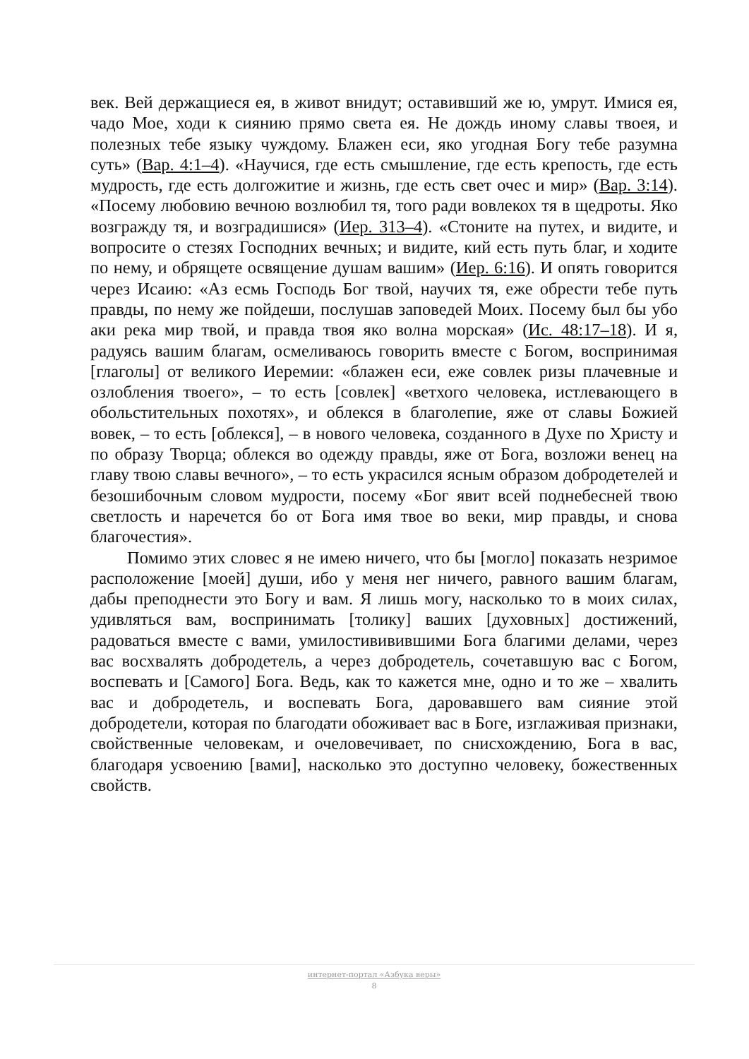век. Вей держащиеся ея, в живот внидут; оставивший же ю, умрут. Имися ея, чадо Мое, ходи к сиянию прямо света ея. Не дождь иному славы твоея, и полезных тебе языку чуждому. Блажен еси, яко угодная Богу тебе разумна суть» (Вар. 4:1–4). «Научися, где есть смышление, где есть крепость, где есть мудрость, где есть долгожитие и жизнь, где есть свет очес и мир» (Вар. 3:14). «Посему любовию вечною возлюбил тя, того ради вовлекох тя в щедроты. Яко возгражду тя, и возградишися» (Иер. 313–4). «Стоните на путех, и видите, и вопросите о стезях Господних вечных; и видите, кий есть путь благ, и ходите по нему, и обрящете освящение душам вашим» (Иер. 6:16). И опять говорится через Исаию: «Аз есмь Господь Бог твой, научих тя, еже обрести тебе путь правды, по нему же пойдеши, послушав заповедей Моих. Посему был бы убо аки река мир твой, и правда твоя яко волна морская» (Ис. 48:17–18). И я, радуясь вашим благам, осмеливаюсь говорить вместе с Богом, воспринимая [глаголы] от великого Иеремии: «блажен еси, еже совлек ризы плачевные и озлобления твоего», – то есть [совлек] «ветхого человека, истлевающего в обольстительных похотях», и облекся в благолепие, яже от славы Божией вовек, – то есть [облекся], – в нового человека, созданного в Духе по Христу и по образу Творца; облекся во одежду правды, яже от Бога, возложи венец на главу твою славы вечного», – то есть украсился ясным образом добродетелей и безошибочным словом мудрости, посему «Бог явит всей поднебесней твою светлость и наречется бо от Бога имя твое во веки, мир правды, и снова благочестия».
Помимо этих словес я не имею ничего, что бы [могло] показать незримое расположение [моей] души, ибо у меня нег ничего, равного вашим благам, дабы преподнести это Богу и вам. Я лишь могу, насколько то в моих силах, удивляться вам, воспринимать [толику] ваших [духовных] достижений, радоваться вместе с вами, умилостививившими Бога благими делами, через вас восхвалять добродетель, а через добродетель, сочетавшую вас с Богом, воспевать и [Самого] Бога. Ведь, как то кажется мне, одно и то же – хвалить вас и добродетель, и воспевать Бога, даровавшего вам сияние этой добродетели, которая по благодати обоживает вас в Боге, изглаживая признаки, свойственные человекам, и очеловечивает, по снисхождению, Бога в вас, благодаря усвоению [вами], насколько это доступно человеку, божественных свойств.
интернет-портал «Азбука веры»
8